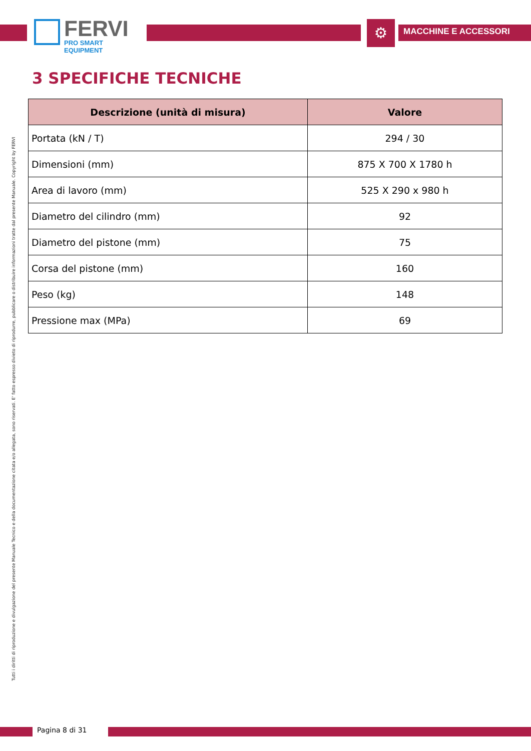FERVI
PRO SMART EQUIPMENT
⚙ MACCHINE E ACCESSORI
3 SPECIFICHE TECNICHE
| Descrizione (unità di misura) | Valore |
| --- | --- |
| Portata (kN / T) | 294 / 30 |
| Dimensioni (mm) | 875 X 700 X 1780 h |
| Area di lavoro (mm) | 525 X 290 x 980 h |
| Diametro del cilindro (mm) | 92 |
| Diametro del pistone (mm) | 75 |
| Corsa del pistone (mm) | 160 |
| Peso (kg) | 148 |
| Pressione max (MPa) | 69 |
Tutti i diritti di riproduzione e divulgazione del presente Manuale Tecnico e della documentazione citata e/o allegata, sono riservati. E' fatto espresso divieto di riprodurre, pubblicare o distribuire informazioni tratte dal presente Manuale. Copyright by FERVI
Pagina 8 di 31